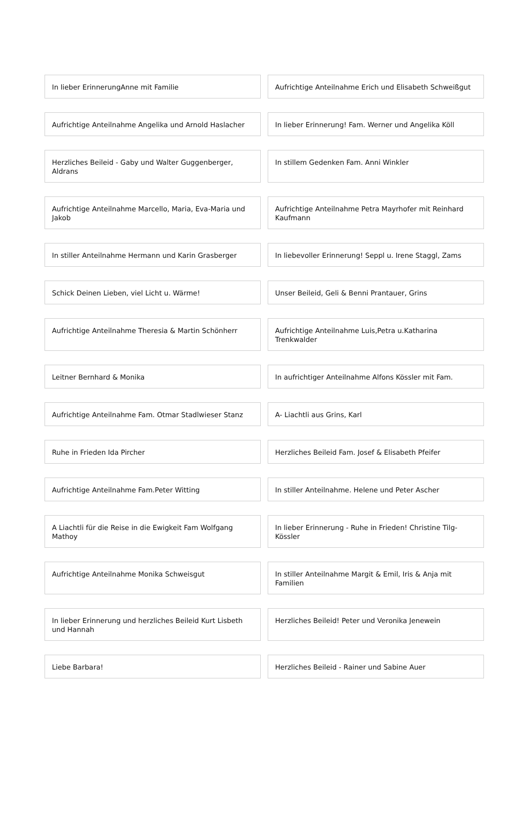In lieber ErinnerungAnne mit Familie
Aufrichtige Anteilnahme Erich und Elisabeth Schweißgut
Aufrichtige Anteilnahme Angelika und Arnold Haslacher
In lieber Erinnerung! Fam. Werner und Angelika Köll
Herzliches Beileid - Gaby und Walter Guggenberger, Aldrans
In stillem Gedenken Fam. Anni Winkler
Aufrichtige Anteilnahme Marcello, Maria, Eva-Maria und Jakob
Aufrichtige Anteilnahme Petra Mayrhofer mit Reinhard Kaufmann
In stiller Anteilnahme Hermann und Karin Grasberger
In liebevoller Erinnerung! Seppl u. Irene Staggl, Zams
Schick Deinen Lieben, viel Licht u. Wärme!
Unser Beileid, Geli & Benni Prantauer, Grins
Aufrichtige Anteilnahme Theresia & Martin Schönherr
Aufrichtige Anteilnahme Luis,Petra u.Katharina Trenkwalder
Leitner Bernhard & Monika
In aufrichtiger Anteilnahme Alfons Kössler mit Fam.
Aufrichtige Anteilnahme Fam. Otmar Stadlwieser Stanz
A- Liachtli aus Grins, Karl
Ruhe in Frieden Ida Pircher
Herzliches Beileid Fam. Josef & Elisabeth Pfeifer
Aufrichtige Anteilnahme Fam.Peter Witting
In stiller Anteilnahme. Helene und Peter Ascher
A Liachtli für die Reise in die Ewigkeit Fam Wolfgang Mathoy
In lieber Erinnerung - Ruhe in Frieden! Christine Tilg-Kössler
Aufrichtige Anteilnahme Monika Schweisgut
In stiller Anteilnahme Margit & Emil, Iris & Anja mit Familien
In lieber Erinnerung und herzliches Beileid Kurt Lisbeth und Hannah
Herzliches Beileid! Peter und Veronika Jenewein
Liebe Barbara!
Herzliches Beileid - Rainer und Sabine Auer